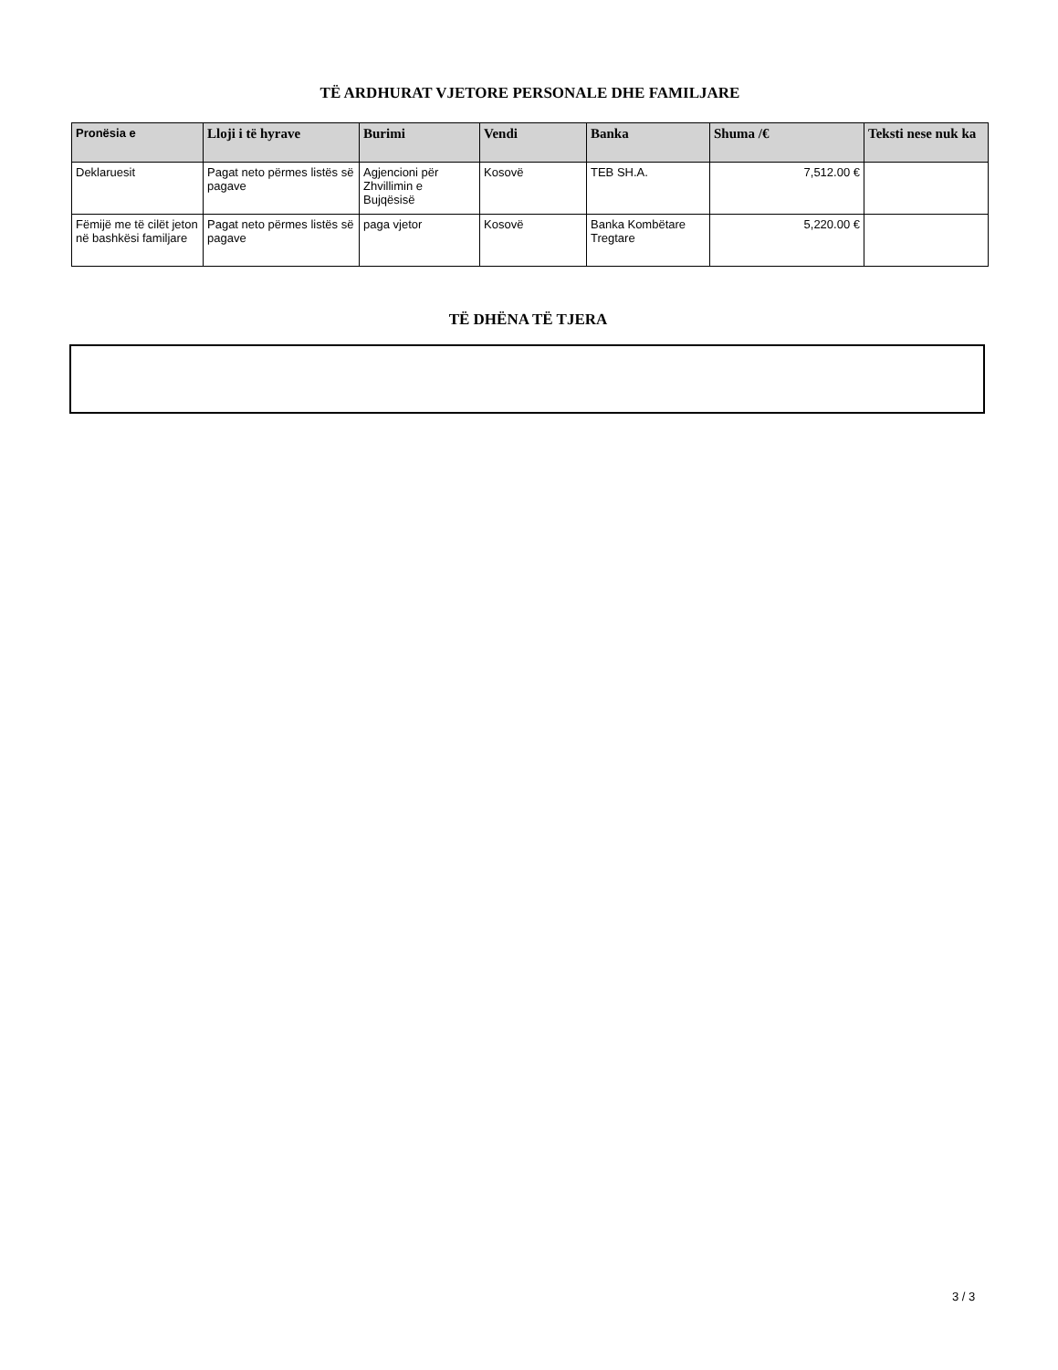TË ARDHURAT VJETORE PERSONALE DHE FAMILJARE
| Pronësia e | Lloji i të hyrave | Burimi | Vendi | Banka | Shuma /€ | Teksti nese nuk ka |
| --- | --- | --- | --- | --- | --- | --- |
| Deklaruesit | Pagat neto përmes listës së pagave | Agjencioni për Zhvillimin e Bujqësisë | Kosovë | TEB SH.A. | 7,512.00 € | |
| Fëmijë me të cilët jeton në bashkësi familjare | Pagat neto përmes listës së pagave | paga vjetor | Kosovë | Banka Kombëtare Tregtare | 5,220.00 € | |
TË DHËNA TË TJERA
3 / 3